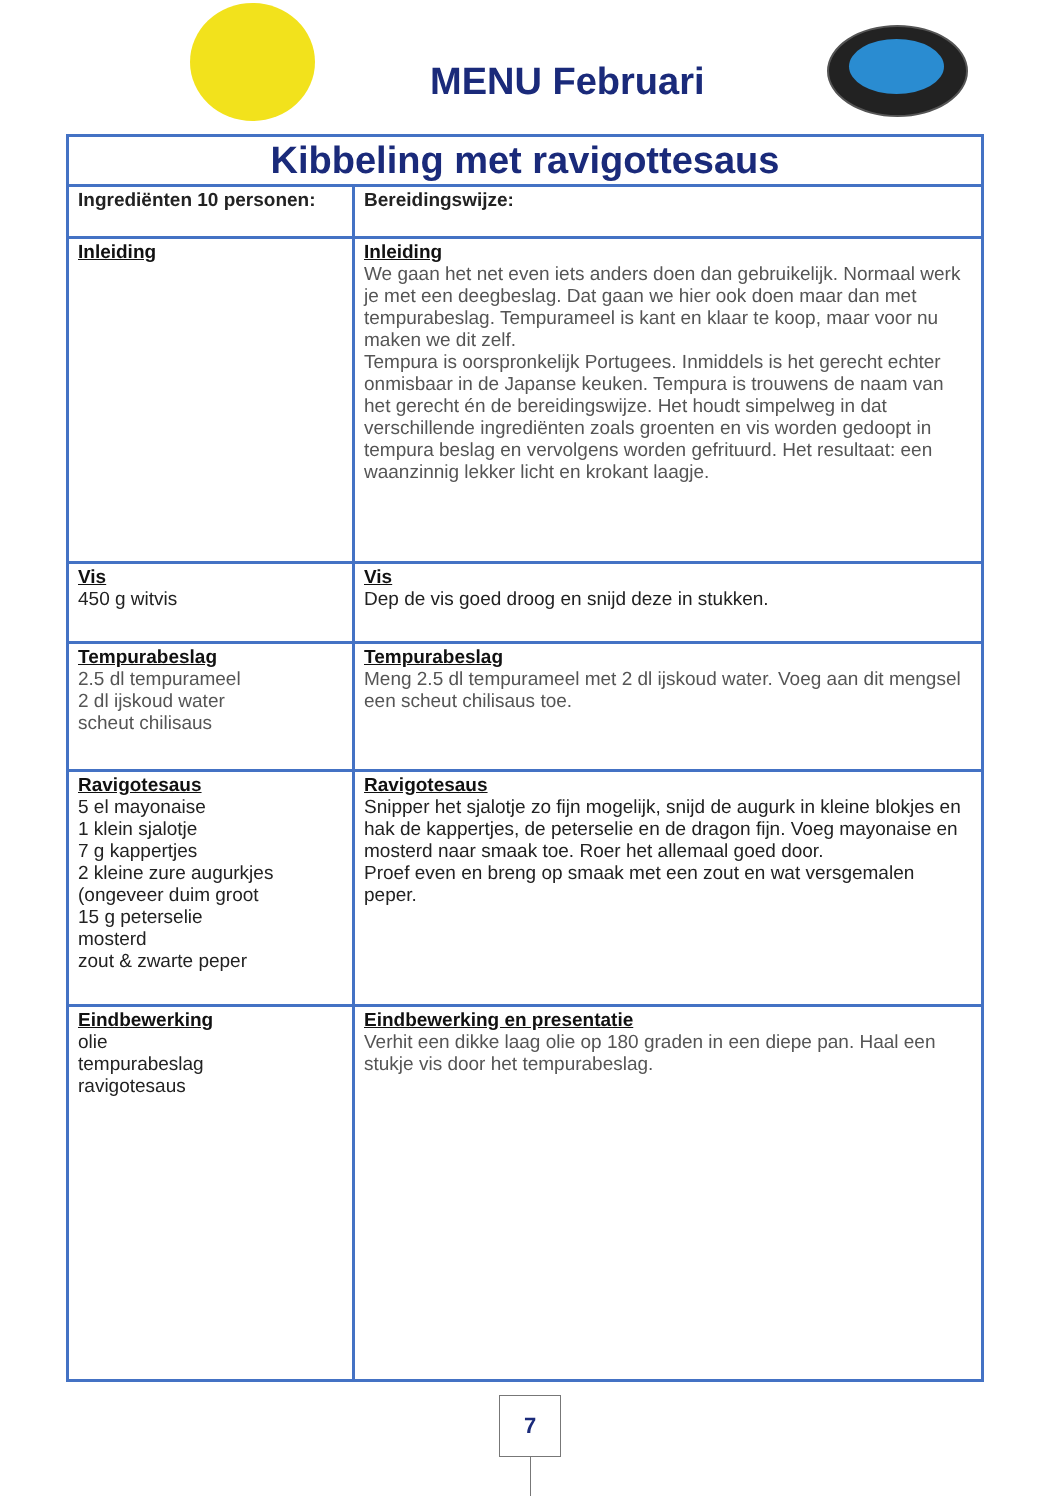MENU Februari
| Kibbeling met ravigottesaus | |
| --- | --- |
| Ingrediënten 10 personen: | Bereidingswijze: |
| Inleiding | Inleiding We gaan het net even iets anders doen dan gebruikelijk. Normaal werk je met een deegbeslag. Dat gaan we hier ook doen maar dan met tempurabeslag. Tempurameel is kant en klaar te koop, maar voor nu maken we dit zelf. Tempura is oorspronkelijk Portugees. Inmiddels is het gerecht echter onmisbaar in de Japanse keuken. Tempura is trouwens de naam van het gerecht én de bereidingswijze. Het houdt simpelweg in dat verschillende ingrediënten zoals groenten en vis worden gedoopt in tempura beslag en vervolgens worden gefrituurd. Het resultaat: een waanzinnig lekker licht en krokant laagje. |
| Vis 450 g witvis | Vis Dep de vis goed droog en snijd deze in stukken. |
| Tempurabeslag 2.5 dl tempurameel 2 dl ijskoud water scheut chilisaus | Tempurabeslag Meng 2.5 dl tempurameel met 2 dl ijskoud water. Voeg aan dit mengsel een scheut chilisaus toe. |
| Ravigotesaus 5 el mayonaise 1 klein sjalotje 7 g kappertjes 2 kleine zure augurkjes (ongeveer duim groot 15 g peterselie mosterd zout & zwarte peper | Ravigotesaus Snipper het sjalotje zo fijn mogelijk, snijd de augurk in kleine blokjes en hak de kappertjes, de peterselie en de dragon fijn. Voeg mayonaise en mosterd naar smaak toe. Roer het allemaal goed door. Proef even en breng op smaak met een zout en wat versgemalen peper. |
| Eindbewerking olie tempurabeslag ravigotesaus | Eindbewerking en presentatie Verhit een dikke laag olie op 180 graden in een diepe pan. Haal een stukje vis door het tempurabeslag. |
7